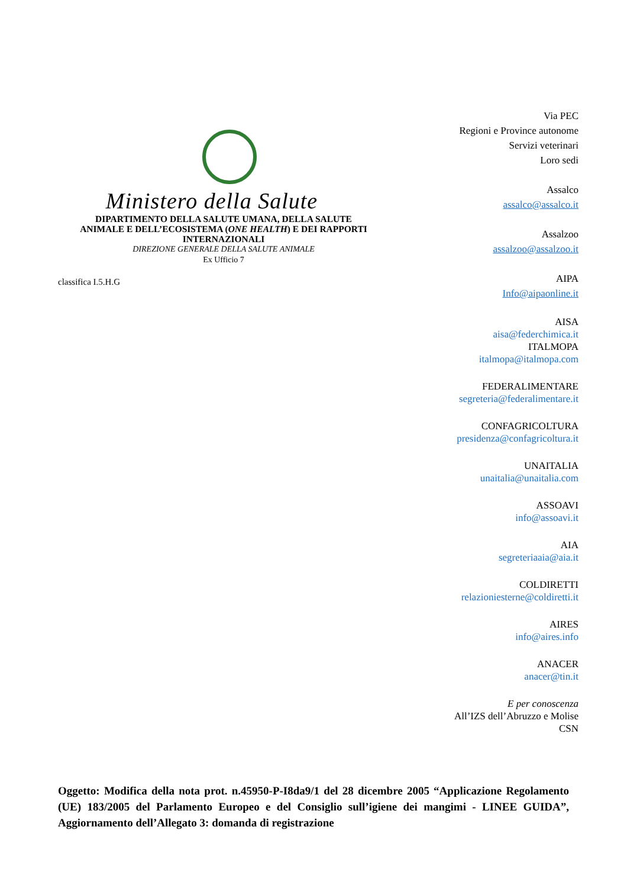Ministero della Salute
DIPARTIMENTO DELLA SALUTE UMANA, DELLA SALUTE
ANIMALE E DELL’ECOSISTEMA (ONE HEALTH) E DEI RAPPORTI
INTERNAZIONALI
DIREZIONE GENERALE DELLA SALUTE ANIMALE
Ex Ufficio 7
classifica I.5.H.G
Via PEC
Regioni e Province autonome
Servizi veterinari
Loro sedi
Assalco
assalco@assalco.it
Assalzoo
assalzoo@assalzoo.it
AIPA
Info@aipaonline.it
AISA
aisa@federchimica.it
ITALMOPA
italmopa@italmopa.com
FEDERALIMENTARE
segreteria@federalimentare.it
CONFAGRICOLTURA
presidenza@confagricoltura.it
UNAITALIA
unaitalia@unaitalia.com
ASSOAVI
info@assoavi.it
AIA
segreteriaaia@aia.it
COLDIRETTI
relazioniesterne@coldiretti.it
AIRES
info@aires.info
ANACER
anacer@tin.it
E per conoscenza
All’IZS dell’Abruzzo e Molise
CSN
Oggetto: Modifica della nota prot. n.45950-P-I8da9/1 del 28 dicembre 2005 “Applicazione Regolamento (UE) 183/2005 del Parlamento Europeo e del Consiglio sull’igiene dei mangimi - LINEE GUIDA”, Aggiornamento dell’Allegato 3: domanda di registrazione